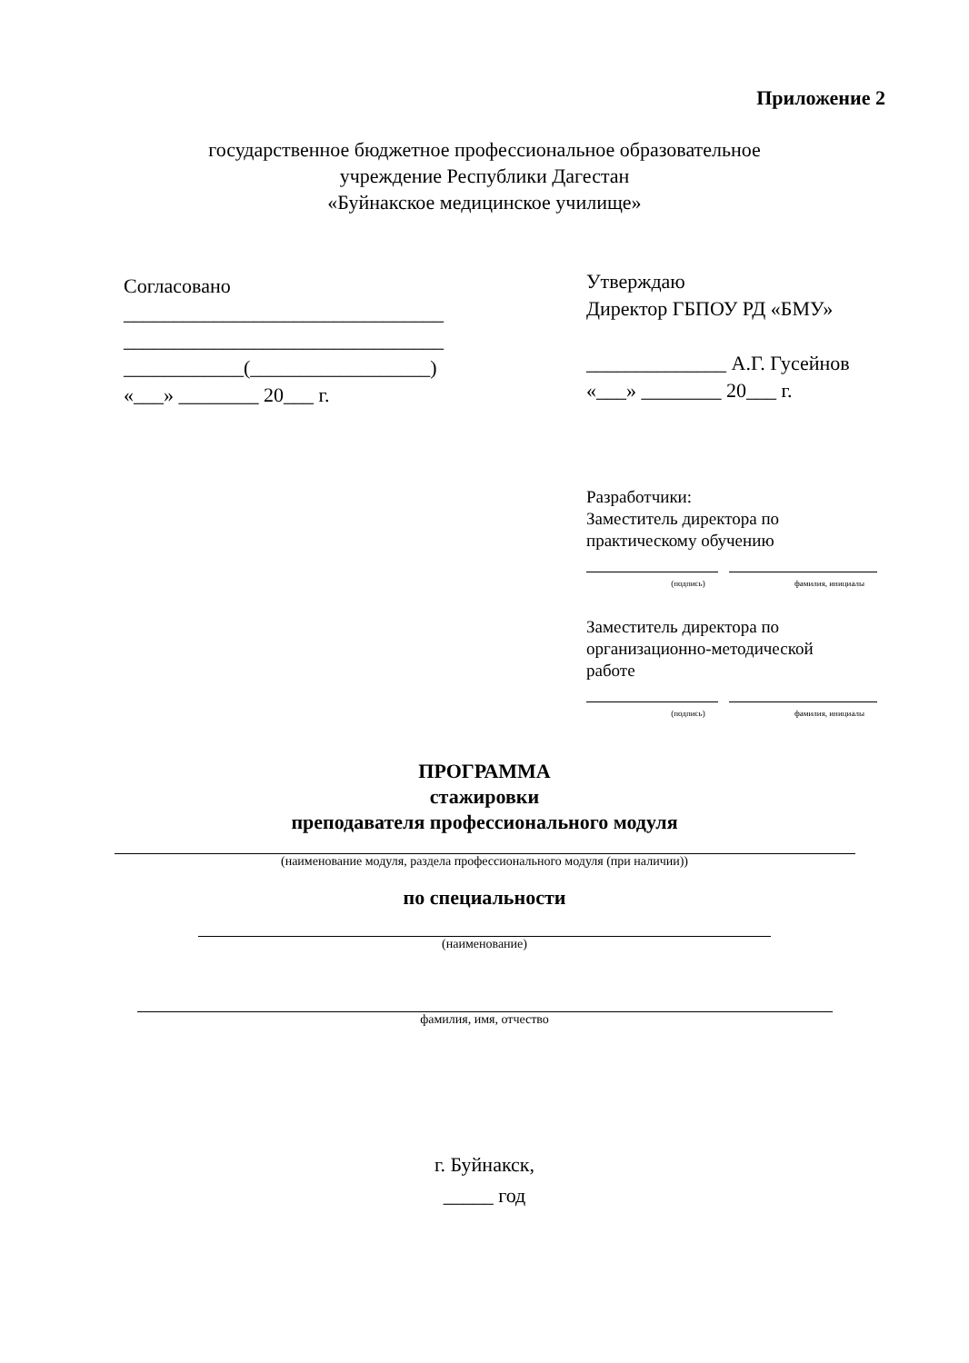Приложение 2
государственное бюджетное профессиональное образовательное
учреждение Республики Дагестан
«Буйнакское медицинское училище»
Согласовано
________________________________
________________________________
____________(__________________)
«___» ________ 20___ г.
Утверждаю
Директор ГБПОУ РД «БМУ»
______________ А.Г. Гусейнов
«___» ________ 20___ г.
Разработчики:
Заместитель директора по
практическому обучению
(подпись) фамилия, инициалы
Заместитель директора по
организационно-методической
работе
(подпись) фамилия, инициалы
ПРОГРАММА
стажировки
преподавателя профессионального модуля
(наименование модуля, раздела профессионального модуля (при наличии))
по специальности
(наименование)
фамилия, имя, отчество
г. Буйнакск,
_____ год